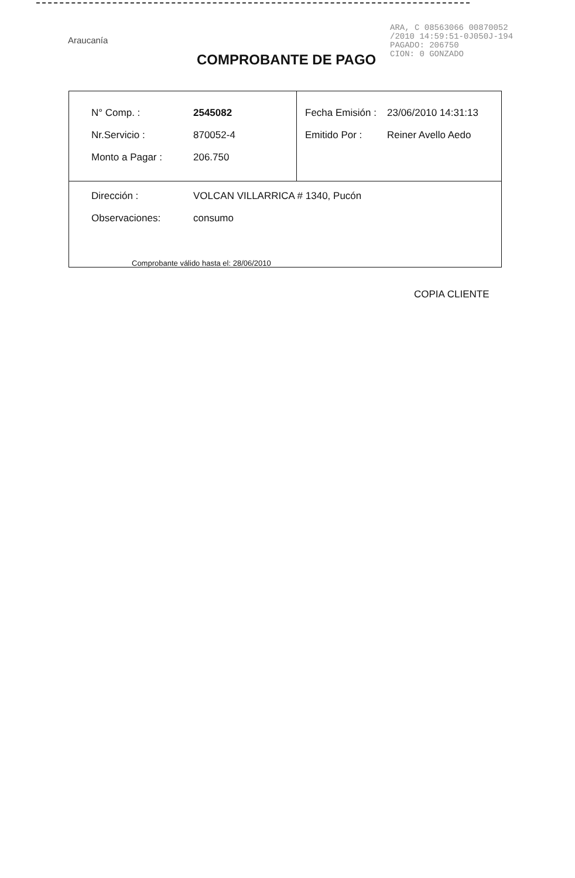Araucanía
COMPROBANTE DE PAGO
ARA, C 08563066 00870052
/2010 14:59:51-0J050J-194
PAGADO: 206750
CION: 0 GONZADO
| / N° Comp. : / 2545082 / / Nr.Servicio : / 870052-4 / / Monto a Pagar : / 206.750 / | / Fecha Emisión : / 23/06/2010 14:31:13 / / Emitido Por : / Reiner Avello Aedo / |
| / Dirección : / VOLCAN VILLARRICA # 1340, Pucón / / Observaciones: / consumo / | |
Comprobante válido hasta el: 28/06/2010
COPIA CLIENTE